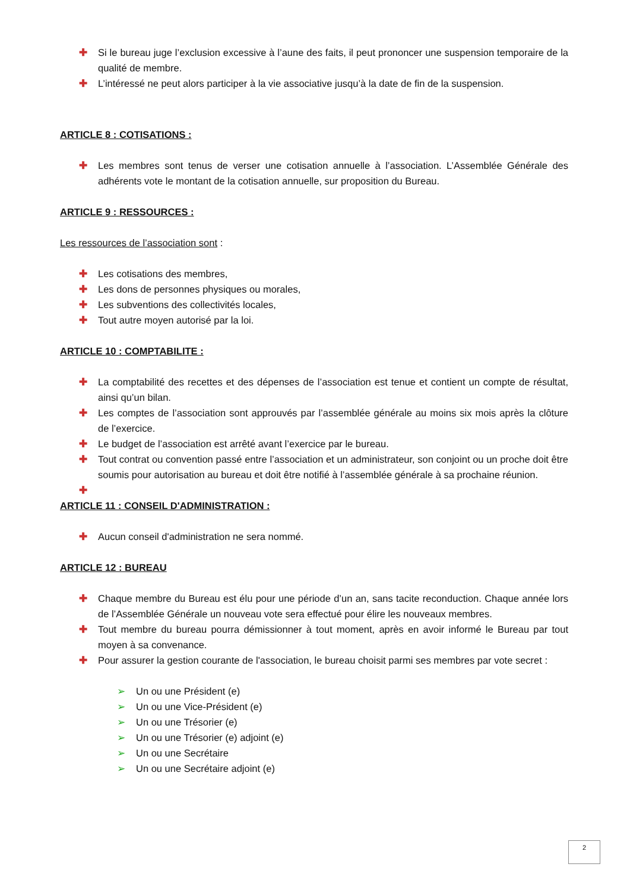✚ Si le bureau juge l’exclusion excessive à l’aune des faits, il peut prononcer une suspension temporaire de la qualité de membre.
✚ L’intéressé ne peut alors participer à la vie associative jusqu’à la date de fin de la suspension.
ARTICLE 8 : COTISATIONS :
✚ Les membres sont tenus de verser une cotisation annuelle à l’association. L’Assemblée Générale des adhérents vote le montant de la cotisation annuelle, sur proposition du Bureau.
ARTICLE 9 : RESSOURCES :
Les ressources de l’association sont :
✚ Les cotisations des membres,
✚ Les dons de personnes physiques ou morales,
✚ Les subventions des collectivités locales,
✚ Tout autre moyen autorisé par la loi.
ARTICLE 10 : COMPTABILITE :
✚ La comptabilité des recettes et des dépenses de l’association est tenue et contient un compte de résultat, ainsi qu’un bilan.
✚ Les comptes de l’association sont approuvés par l’assemblée générale au moins six mois après la clôture de l’exercice.
✚ Le budget de l’association est arrêté avant l’exercice par le bureau.
✚ Tout contrat ou convention passé entre l’association et un administrateur, son conjoint ou un proche doit être soumis pour autorisation au bureau et doit être notifié à l’assemblée générale à sa prochaine réunion.
✚
ARTICLE 11 : CONSEIL D'ADMINISTRATION :
✚ Aucun conseil d'administration ne sera nommé.
ARTICLE 12 : BUREAU
✚ Chaque membre du Bureau est élu pour une période d’un an, sans tacite reconduction. Chaque année lors de l’Assemblée Générale un nouveau vote sera effectué pour élire les nouveaux membres.
✚ Tout membre du bureau pourra démissionner à tout moment, après en avoir informé le Bureau par tout moyen à sa convenance.
✚ Pour assurer la gestion courante de l'association, le bureau choisit parmi ses membres par vote secret :
➢ Un ou une Président (e)
➢ Un ou une Vice-Président (e)
➢ Un ou une Trésorier (e)
➢ Un ou une Trésorier (e) adjoint (e)
➢ Un ou une Secrétaire
➢ Un ou une Secrétaire adjoint (e)
2